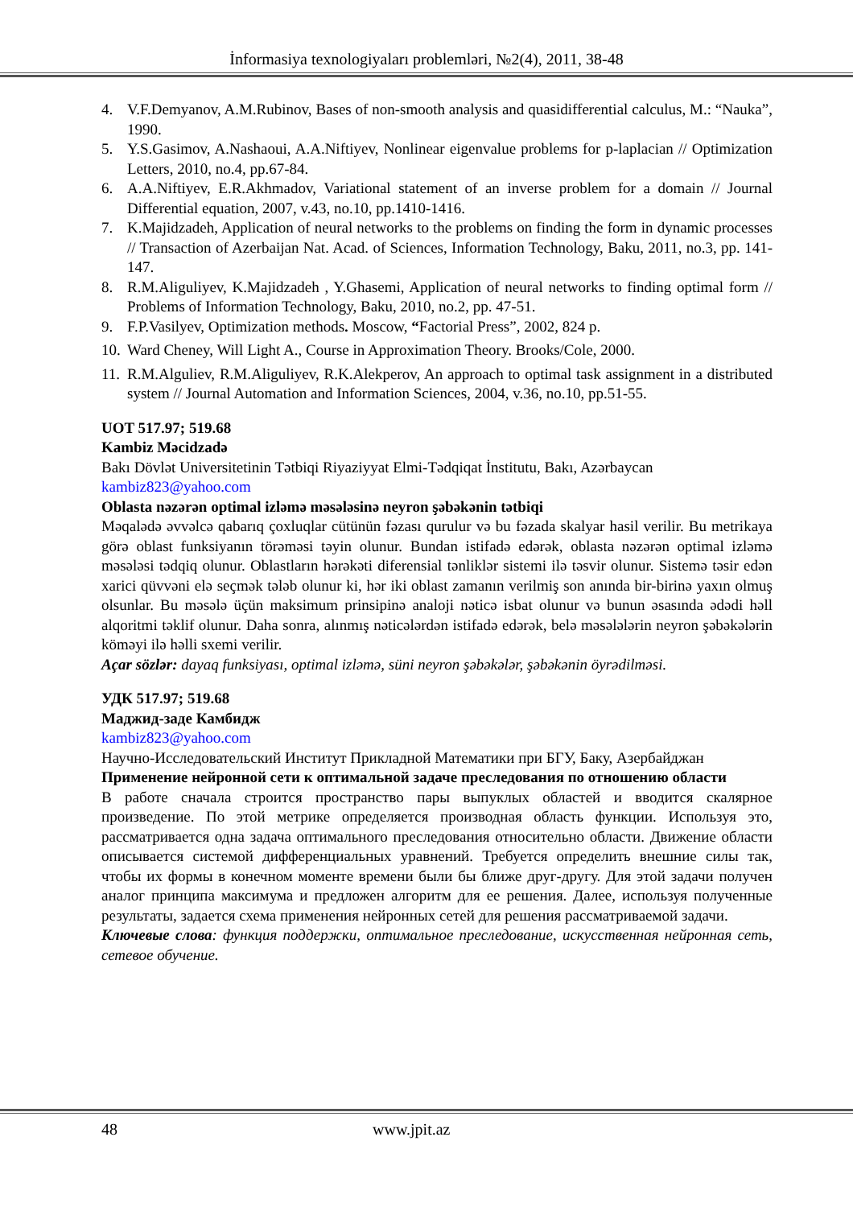İnformasiya texnologiyaları problemləri, №2(4), 2011, 38-48
4. V.F.Demyanov, A.M.Rubinov, Bases of non-smooth analysis and quasidifferential calculus, M.: “Nauka”, 1990.
5. Y.S.Gasimov, A.Nashaoui, A.A.Niftiyev, Nonlinear eigenvalue problems for p-laplacian // Optimization Letters, 2010, no.4, pp.67-84.
6. A.A.Niftiyev, E.R.Akhmadov, Variational statement of an inverse problem for a domain // Journal Differential equation, 2007, v.43, no.10, pp.1410-1416.
7. K.Majidzadeh, Application of neural networks to the problems on finding the form in dynamic processes // Transaction of Azerbaijan Nat. Acad. of Sciences, Information Technology, Baku, 2011, no.3, pp. 141-147.
8. R.M.Aliguliyev, K.Majidzadeh , Y.Ghasemi, Application of neural networks to finding optimal form // Problems of Information Technology, Baku, 2010, no.2, pp. 47-51.
9. F.P.Vasilyev, Optimization methods. Moscow, “Factorial Press”, 2002, 824 p.
10. Ward Cheney, Will Light A., Course in Approximation Theory. Brooks/Cole, 2000.
11. R.M.Alguliev, R.M.Aliguliyev, R.K.Alekperov, An approach to optimal task assignment in a distributed system // Journal Automation and Information Sciences, 2004, v.36, no.10, pp.51-55.
UOT 517.97; 519.68
Kambiz Məcidzadə
Bakı Dövlət Universitetinin Tətbiqi Riyaziyyat Elmi-Tədqiqat İnstitutu, Bakı, Azərbaycan
kambiz823@yahoo.com
Oblasta nəzərən optimal izləmə məsələsinə neyron şəbəkənin tətbiqi
Məqalədə əvvəlcə qabarıq çoxluqlar cütünün fəzası qurulur və bu fəzada skalyar hasil verilir. Bu metrikaya görə oblast funksiyanın törəməsi təyin olunur. Bundan istifadə edərək, oblasta nəzərən optimal izləmə məsələsi tədqiq olunur. Oblastların hərəkəti diferensial tənliklər sistemi ilə təsvir olunur. Sistemə təsir edən xarici qüvvəni elə seçmək tələb olunur ki, hər iki oblast zamanın verilmiş son anında bir-birinə yaxın olmuş olsunlar. Bu məsələ üçün maksimum prinsipinə analoji nəticə isbat olunur və bunun əsasında ədədi həll alqoritmi təklif olunur. Daha sonra, alınmış nəticələrdən istifadə edərək, belə məsələlərin neyron şəbəkələrin köməyi ilə həlli sxemi verilir.
Açar sözlər: dayaq funksiyası, optimal izləmə, süni neyron şəbəkələr, şəbəkənin öyrədilməsi.
УДК 517.97; 519.68
Маджид-заде Камбидж
kambiz823@yahoo.com
Научно-Исследовательский Институт Прикладной Математики при БГУ, Баку, Азербайджан
Применение нейронной сети к оптимальной задаче преследования по отношению области
В работе сначала строится пространство пары выпуклых областей и вводится скалярное произведение. По этой метрике определяется производная область функции. Используя это, рассматривается одна задача оптимального преследования относительно области. Движение области описывается системой дифференциальных уравнений. Требуется определить внешние силы так, чтобы их формы в конечном моменте времени были бы ближе друг-другу. Для этой задачи получен аналог принципа максимума и предложен алгоритм для ее решения. Далее, используя полученные результаты, задается схема применения нейронных сетей для решения рассматриваемой задачи.
Ключевые слова: функция поддержки, оптимальное преследование, искусственная нейронная сеть, сетевое обучение.
48 www.jpit.az